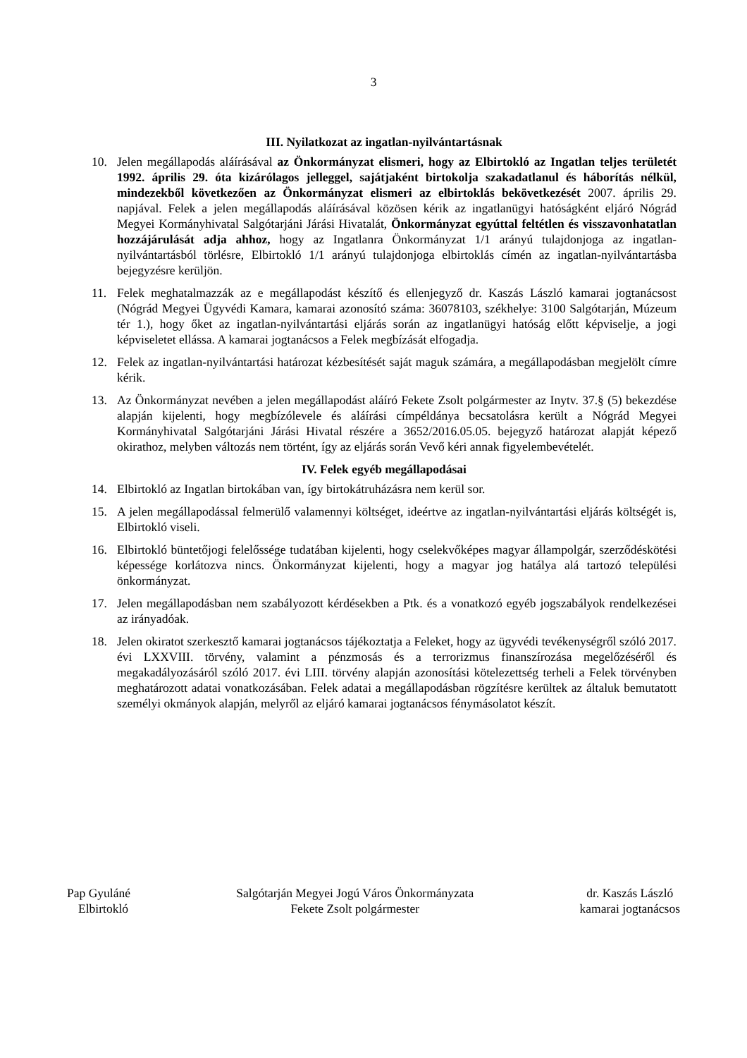3
III. Nyilatkozat az ingatlan-nyilvántartásnak
10. Jelen megállapodás aláírásával az Önkormányzat elismeri, hogy az Elbirtokló az Ingatlan teljes területét 1992. április 29. óta kizárólagos jelleggel, sajátjaként birtokolja szakadatlanul és háborítás nélkül, mindezekből következően az Önkormányzat elismeri az elbirtoklás bekövetkezését 2007. április 29. napjával. Felek a jelen megállapodás aláírásával közösen kérik az ingatlanügyi hatóságként eljáró Nógrád Megyei Kormányhivatal Salgótarjáni Járási Hivatalát, Önkormányzat egyúttal feltétlen és visszavonhatatlan hozzájárulását adja ahhoz, hogy az Ingatlanra Önkormányzat 1/1 arányú tulajdonjoga az ingatlan-nyilvántartásból törlésre, Elbirtokló 1/1 arányú tulajdonjoga elbirtoklás címén az ingatlan-nyilvántartásba bejegyzésre kerüljön.
11. Felek meghatalmazzák az e megállapodást készítő és ellenjegyző dr. Kaszás László kamarai jogtanácsost (Nógrád Megyei Ügyvédi Kamara, kamarai azonosító száma: 36078103, székhelye: 3100 Salgótarján, Múzeum tér 1.), hogy őket az ingatlan-nyilvántartási eljárás során az ingatlanügyi hatóság előtt képviselje, a jogi képviseletet ellássa. A kamarai jogtanácsos a Felek megbízását elfogadja.
12. Felek az ingatlan-nyilvántartási határozat kézbesítését saját maguk számára, a megállapodásban megjelölt címre kérik.
13. Az Önkormányzat nevében a jelen megállapodást aláíró Fekete Zsolt polgármester az Inytv. 37.§ (5) bekezdése alapján kijelenti, hogy megbízólevele és aláírási címpéldánya becsatolásra került a Nógrád Megyei Kormányhivatal Salgótarjáni Járási Hivatal részére a 3652/2016.05.05. bejegyző határozat alapját képező okirathoz, melyben változás nem történt, így az eljárás során Vevő kéri annak figyelembevételét.
IV. Felek egyéb megállapodásai
14. Elbirtokló az Ingatlan birtokában van, így birtokátruházásra nem kerül sor.
15. A jelen megállapodással felmerülő valamennyi költséget, ideértve az ingatlan-nyilvántartási eljárás költségét is, Elbirtokló viseli.
16. Elbirtokló büntetőjogi felelőssége tudatában kijelenti, hogy cselekvőképes magyar állampolgár, szerződéskötési képessége korlátozva nincs. Önkormányzat kijelenti, hogy a magyar jog hatálya alá tartozó települési önkormányzat.
17. Jelen megállapodásban nem szabályozott kérdésekben a Ptk. és a vonatkozó egyéb jogszabályok rendelkezései az irányadóak.
18. Jelen okiratot szerkesztő kamarai jogtanácsos tájékoztatja a Feleket, hogy az ügyvédi tevékenységről szóló 2017. évi LXXVIII. törvény, valamint a pénzmosás és a terrorizmus finanszírozása megelőzéséről és megakadályozásáról szóló 2017. évi LIII. törvény alapján azonosítási kötelezettség terheli a Felek törvényben meghatározott adatai vonatkozásában. Felek adatai a megállapodásban rögzítésre kerültek az általuk bemutatott személyi okmányok alapján, melyről az eljáró kamarai jogtanácsos fénymásolatot készít.
Pap Gyuláné
Elbirtokló
Salgótarján Megyei Jogú Város Önkormányzata
Fekete Zsolt polgármester
dr. Kaszás László
kamarai jogtanácsos